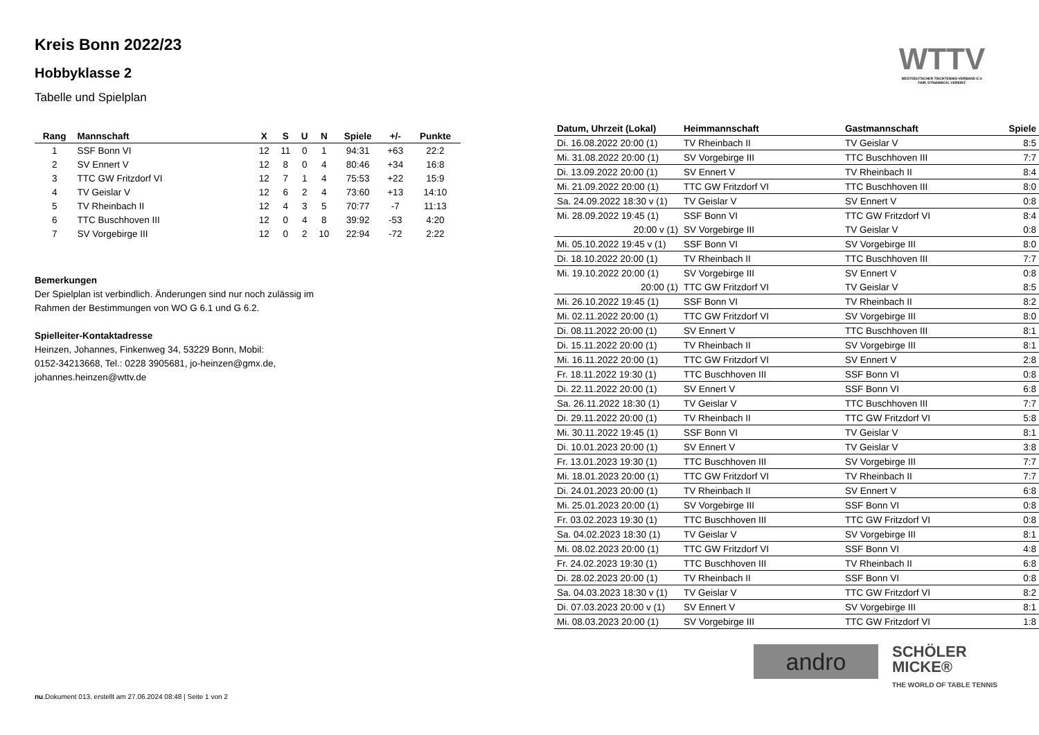WTTV
WESTDEUTSCHER TISCHTENNIS-VERBAND E.V.
FAIR. DYNAMISCH. VEREINT.
Kreis Bonn 2022/23
Hobbyklasse 2
Tabelle und Spielplan
| Rang | Mannschaft | X | S | U | N | Spiele | +/- | Punkte |
| --- | --- | --- | --- | --- | --- | --- | --- | --- |
| 1 | SSF Bonn VI | 12 | 11 | 0 | 1 | 94:31 | +63 | 22:2 |
| 2 | SV Ennert V | 12 | 8 | 0 | 4 | 80:46 | +34 | 16:8 |
| 3 | TTC GW Fritzdorf VI | 12 | 7 | 1 | 4 | 75:53 | +22 | 15:9 |
| 4 | TV Geislar V | 12 | 6 | 2 | 4 | 73:60 | +13 | 14:10 |
| 5 | TV Rheinbach II | 12 | 4 | 3 | 5 | 70:77 | -7 | 11:13 |
| 6 | TTC Buschhoven III | 12 | 0 | 4 | 8 | 39:92 | -53 | 4:20 |
| 7 | SV Vorgebirge III | 12 | 0 | 2 | 10 | 22:94 | -72 | 2:22 |
Bemerkungen
Der Spielplan ist verbindlich. Änderungen sind nur noch zulässig im
Rahmen der Bestimmungen von WO G 6.1 und G 6.2.
Spielleiter-Kontaktadresse
Heinzen, Johannes, Finkenweg 34, 53229 Bonn, Mobil:
0152-34213668, Tel.: 0228 3905681, jo-heinzen@gmx.de,
johannes.heinzen@wttv.de
| Datum, Uhrzeit (Lokal) | Heimmannschaft | Gastmannschaft | Spiele |
| --- | --- | --- | --- |
| Di. 16.08.2022 20:00 (1) | TV Rheinbach II | TV Geislar V | 8:5 |
| Mi. 31.08.2022 20:00 (1) | SV Vorgebirge III | TTC Buschhoven III | 7:7 |
| Di. 13.09.2022 20:00 (1) | SV Ennert V | TV Rheinbach II | 8:4 |
| Mi. 21.09.2022 20:00 (1) | TTC GW Fritzdorf VI | TTC Buschhoven III | 8:0 |
| Sa. 24.09.2022 18:30 v (1) | TV Geislar V | SV Ennert V | 0:8 |
| Mi. 28.09.2022 19:45 (1) | SSF Bonn VI | TTC GW Fritzdorf VI | 8:4 |
| 20:00 v (1) | SV Vorgebirge III | TV Geislar V | 0:8 |
| Mi. 05.10.2022 19:45 v (1) | SSF Bonn VI | SV Vorgebirge III | 8:0 |
| Di. 18.10.2022 20:00 (1) | TV Rheinbach II | TTC Buschhoven III | 7:7 |
| Mi. 19.10.2022 20:00 (1) | SV Vorgebirge III | SV Ennert V | 0:8 |
| 20:00 (1) | TTC GW Fritzdorf VI | TV Geislar V | 8:5 |
| Mi. 26.10.2022 19:45 (1) | SSF Bonn VI | TV Rheinbach II | 8:2 |
| Mi. 02.11.2022 20:00 (1) | TTC GW Fritzdorf VI | SV Vorgebirge III | 8:0 |
| Di. 08.11.2022 20:00 (1) | SV Ennert V | TTC Buschhoven III | 8:1 |
| Di. 15.11.2022 20:00 (1) | TV Rheinbach II | SV Vorgebirge III | 8:1 |
| Mi. 16.11.2022 20:00 (1) | TTC GW Fritzdorf VI | SV Ennert V | 2:8 |
| Fr. 18.11.2022 19:30 (1) | TTC Buschhoven III | SSF Bonn VI | 0:8 |
| Di. 22.11.2022 20:00 (1) | SV Ennert V | SSF Bonn VI | 6:8 |
| Sa. 26.11.2022 18:30 (1) | TV Geislar V | TTC Buschhoven III | 7:7 |
| Di. 29.11.2022 20:00 (1) | TV Rheinbach II | TTC GW Fritzdorf VI | 5:8 |
| Mi. 30.11.2022 19:45 (1) | SSF Bonn VI | TV Geislar V | 8:1 |
| Di. 10.01.2023 20:00 (1) | SV Ennert V | TV Geislar V | 3:8 |
| Fr. 13.01.2023 19:30 (1) | TTC Buschhoven III | SV Vorgebirge III | 7:7 |
| Mi. 18.01.2023 20:00 (1) | TTC GW Fritzdorf VI | TV Rheinbach II | 7:7 |
| Di. 24.01.2023 20:00 (1) | TV Rheinbach II | SV Ennert V | 6:8 |
| Mi. 25.01.2023 20:00 (1) | SV Vorgebirge III | SSF Bonn VI | 0:8 |
| Fr. 03.02.2023 19:30 (1) | TTC Buschhoven III | TTC GW Fritzdorf VI | 0:8 |
| Sa. 04.02.2023 18:30 (1) | TV Geislar V | SV Vorgebirge III | 8:1 |
| Mi. 08.02.2023 20:00 (1) | TTC GW Fritzdorf VI | SSF Bonn VI | 4:8 |
| Fr. 24.02.2023 19:30 (1) | TTC Buschhoven III | TV Rheinbach II | 6:8 |
| Di. 28.02.2023 20:00 (1) | TV Rheinbach II | SSF Bonn VI | 0:8 |
| Sa. 04.03.2023 18:30 v (1) | TV Geislar V | TTC GW Fritzdorf VI | 8:2 |
| Di. 07.03.2023 20:00 v (1) | SV Ennert V | SV Vorgebirge III | 8:1 |
| Mi. 08.03.2023 20:00 (1) | SV Vorgebirge III | TTC GW Fritzdorf VI | 1:8 |
andro
SCHÖLER
MICKE®
THE WORLD OF TABLE TENNIS
nu.Dokument 013, erstellt am 27.06.2024 08:48 | Seite 1 von 2